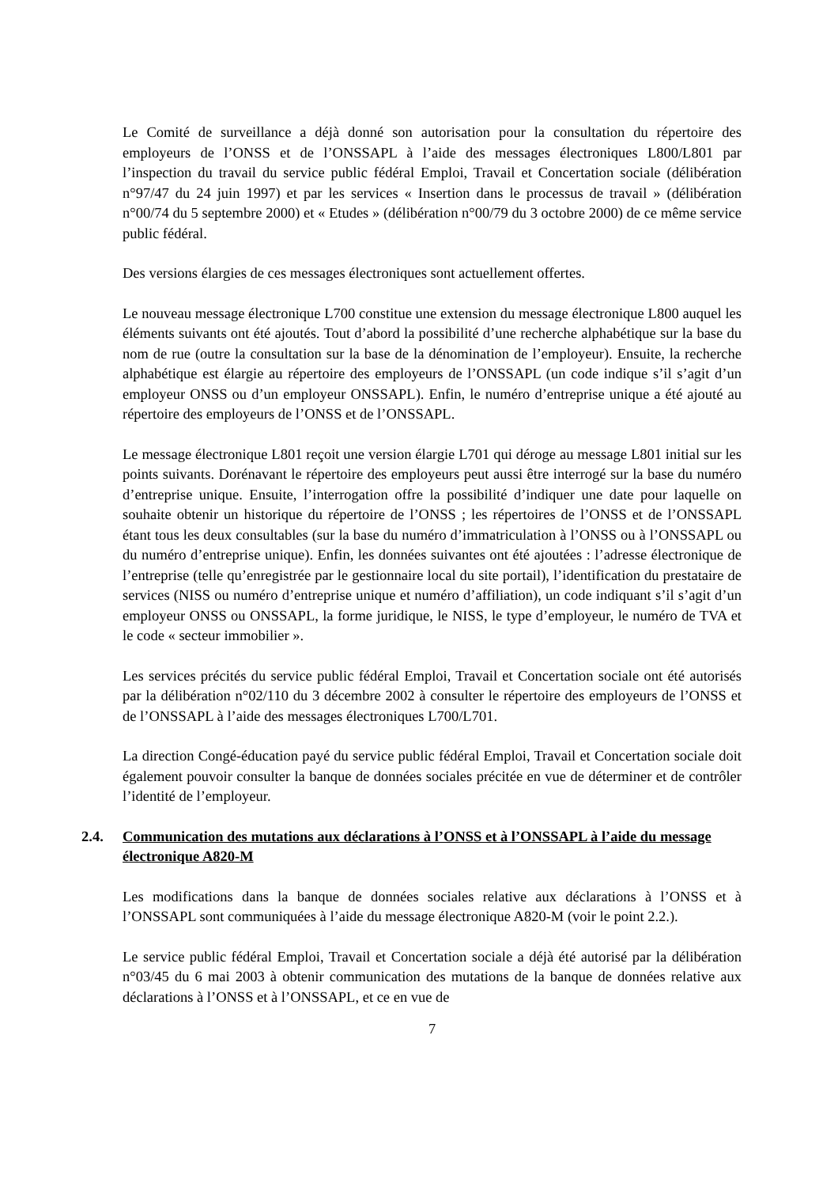Le Comité de surveillance a déjà donné son autorisation pour la consultation du répertoire des employeurs de l’ONSS et de l’ONSSAPL à l’aide des messages électroniques L800/L801 par l’inspection du travail du service public fédéral Emploi, Travail et Concertation sociale (délibération n°97/47 du 24 juin 1997) et par les services « Insertion dans le processus de travail » (délibération n°00/74 du 5 septembre 2000) et « Etudes » (délibération n°00/79 du 3 octobre 2000) de ce même service public fédéral.
Des versions élargies de ces messages électroniques sont actuellement offertes.
Le nouveau message électronique L700 constitue une extension du message électronique L800 auquel les éléments suivants ont été ajoutés. Tout d’abord la possibilité d’une recherche alphabétique sur la base du nom de rue (outre la consultation sur la base de la dénomination de l’employeur). Ensuite, la recherche alphabétique est élargie au répertoire des employeurs de l’ONSSAPL (un code indique s’il s’agit d’un employeur ONSS ou d’un employeur ONSSAPL). Enfin, le numéro d’entreprise unique a été ajouté au répertoire des employeurs de l’ONSS et de l’ONSSAPL.
Le message électronique L801 reçoit une version élargie L701 qui déroge au message L801 initial sur les points suivants. Dorénavant le répertoire des employeurs peut aussi être interrogé sur la base du numéro d’entreprise unique. Ensuite, l’interrogation offre la possibilité d’indiquer une date pour laquelle on souhaite obtenir un historique du répertoire de l’ONSS ; les répertoires de l’ONSS et de l’ONSSAPL étant tous les deux consultables (sur la base du numéro d’immatriculation à l’ONSS ou à l’ONSSAPL ou du numéro d’entreprise unique). Enfin, les données suivantes ont été ajoutées : l’adresse électronique de l’entreprise (telle qu’enregistrée par le gestionnaire local du site portail), l’identification du prestataire de services (NISS ou numéro d’entreprise unique et numéro d’affiliation), un code indiquant s’il s’agit d’un employeur ONSS ou ONSSAPL, la forme juridique, le NISS, le type d’employeur, le numéro de TVA et le code « secteur immobilier ».
Les services précités du service public fédéral Emploi, Travail et Concertation sociale ont été autorisés par la délibération n°02/110 du 3 décembre 2002 à consulter le répertoire des employeurs de l’ONSS et de l’ONSSAPL à l’aide des messages électroniques L700/L701.
La direction Congé-éducation payé du service public fédéral Emploi, Travail et Concertation sociale doit également pouvoir consulter la banque de données sociales précitée en vue de déterminer et de contrôler l’identité de l’employeur.
2.4. Communication des mutations aux déclarations à l’ONSS et à l’ONSSAPL à l’aide du message électronique A820-M
Les modifications dans la banque de données sociales relative aux déclarations à l’ONSS et à l’ONSSAPL sont communiquées à l’aide du message électronique A820-M (voir le point 2.2.).
Le service public fédéral Emploi, Travail et Concertation sociale a déjà été autorisé par la délibération n°03/45 du 6 mai 2003 à obtenir communication des mutations de la banque de données relative aux déclarations à l’ONSS et à l’ONSSAPL, et ce en vue de
7